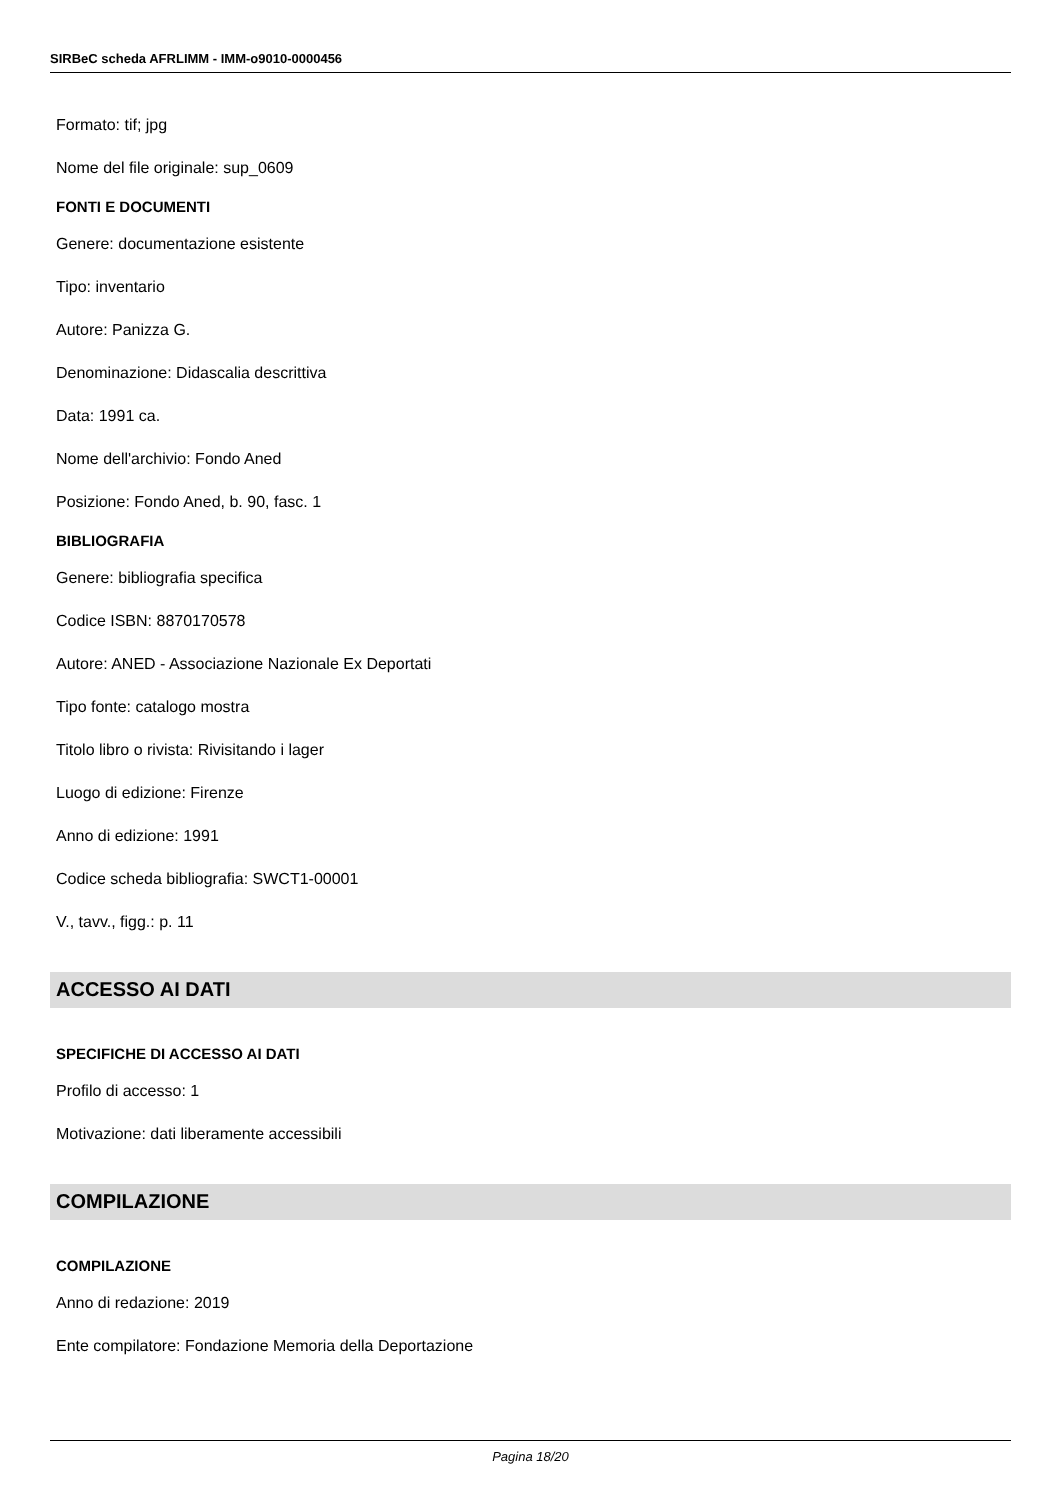SIRBeC scheda AFRLIMM - IMM-o9010-0000456
Formato: tif; jpg
Nome del file originale: sup_0609
FONTI E DOCUMENTI
Genere: documentazione esistente
Tipo: inventario
Autore: Panizza G.
Denominazione: Didascalia descrittiva
Data: 1991 ca.
Nome dell'archivio: Fondo Aned
Posizione: Fondo Aned, b. 90, fasc. 1
BIBLIOGRAFIA
Genere: bibliografia specifica
Codice ISBN: 8870170578
Autore: ANED - Associazione Nazionale Ex Deportati
Tipo fonte: catalogo mostra
Titolo libro o rivista: Rivisitando i lager
Luogo di edizione: Firenze
Anno di edizione: 1991
Codice scheda bibliografia: SWCT1-00001
V., tavv., figg.: p. 11
ACCESSO AI DATI
SPECIFICHE DI ACCESSO AI DATI
Profilo di accesso: 1
Motivazione: dati liberamente accessibili
COMPILAZIONE
COMPILAZIONE
Anno di redazione: 2019
Ente compilatore: Fondazione Memoria della Deportazione
Pagina 18/20